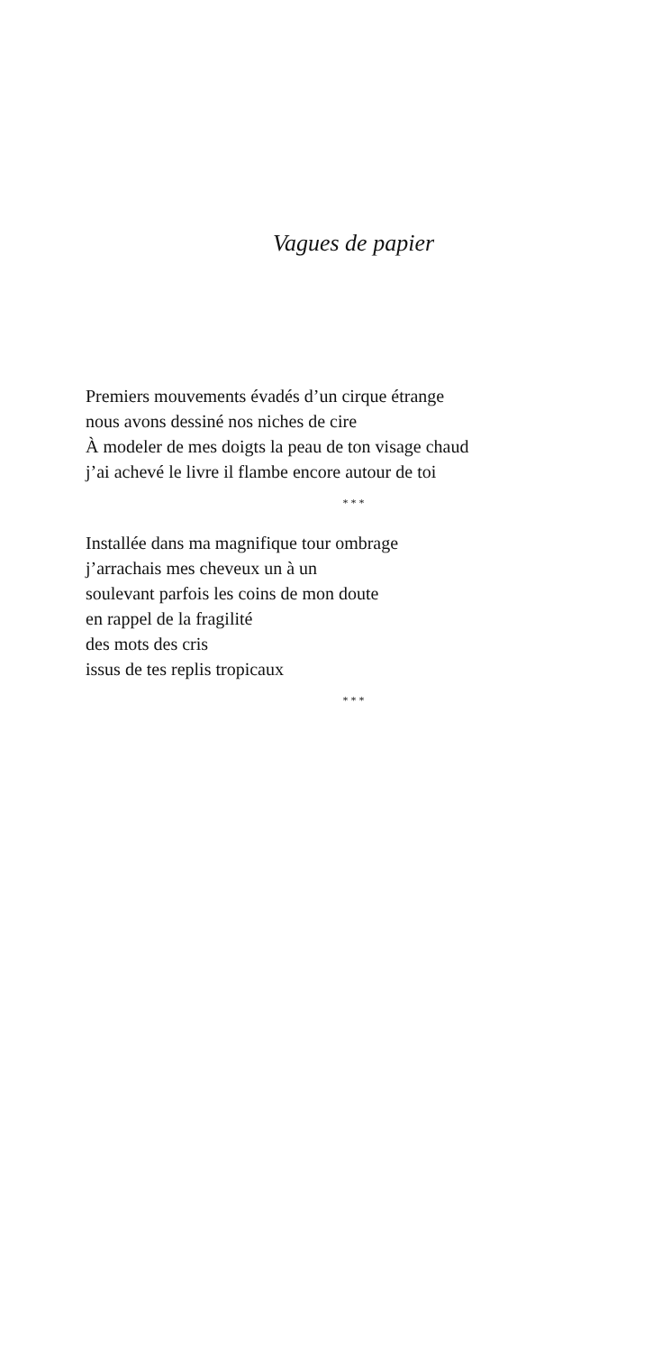Vagues de papier
Premiers mouvements évadés d’un cirque étrange
nous avons dessiné nos niches de cire
À modeler de mes doigts la peau de ton visage chaud
j’ai achevé le livre il flambe encore autour de toi
* * *
Installée dans ma magnifique tour ombrage
j’arrachais mes cheveux un à un
soulevant parfois les coins de mon doute
en rappel de la fragilité
des mots des cris
issus de tes replis tropicaux
* * *